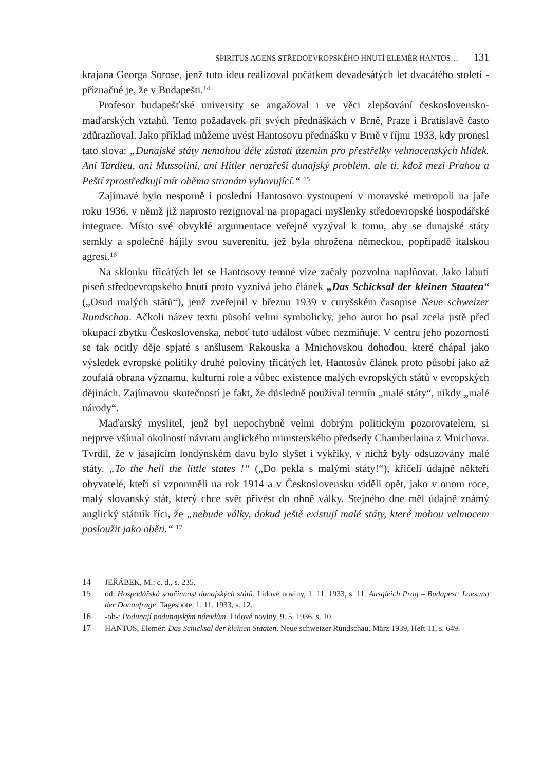SPIRITUS AGENS STŘEDOEVROPSKÉHO HNUTÍ ELEMÉR HANTOS… 131
krajana Georga Sorose, jenž tuto ideu realizoval počátkem devadesátých let dvacátého století - příznačné je, že v Budapešti.<sup>14</sup>
Profesor budapešťské university se angažoval i ve věci zlepšování československo-maďarských vztahů. Tento požadavek při svých přednáškách v Brně, Praze i Bratislavě často zdůrazňoval. Jako příklad můžeme uvést Hantosovu přednášku v Brně v říjnu 1933, kdy pronesl tato slova: „Dunajské státy nemohou déle zůstati územím pro přestřelky velmocenských hlídek. Ani Tardieu, ani Mussolini, ani Hitler nerozřeší dunajský problém, ale ti, kdož mezi Prahou a Peští zprostředkují mír oběma stranám vyhovující.“ <sup>15</sup>
Zajímavé bylo nesporně i poslední Hantosovo vystoupení v moravské metropoli na jaře roku 1936, v němž již naprosto rezignoval na propagaci myšlenky středoevropské hospodářské integrace. Místo své obvyklé argumentace veřejně vyzýval k tomu, aby se dunajské státy semkly a společně hájily svou suverenitu, jež byla ohrožena německou, popřípadě italskou agresí.<sup>16</sup>
Na sklonku třicátých let se Hantosovy temné vize začaly pozvolna naplňovat. Jako labutí píseň středoevropského hnutí proto vyznívá jeho článek „Das Schicksal der kleinen Staaten“ („Osud malých států“), jenž zveřejnil v březnu 1939 v curyšském časopise Neue schweizer Rundschau. Ačkoli název textu působí velmi symbolicky, jeho autor ho psal zcela jistě před okupací zbytku Československa, neboť tuto událost vůbec nezmiňuje. V centru jeho pozornosti se tak ocitly děje spjaté s anšlusem Rakouska a Mnichovskou dohodou, které chápal jako výsledek evropské politiky druhé poloviny třicátých let. Hantosův článek proto působí jako až zoufalá obrana významu, kulturní role a vůbec existence malých evropských států v evropských dějinách. Zajímavou skutečností je fakt, že důsledně používal termín „malé státy“, nikdy „malé národy“.
Maďarský myslitel, jenž byl nepochybně velmi dobrým politickým pozorovatelem, si nejprve všímal okolností návratu anglického ministerského předsedy Chamberlaina z Mnichova. Tvrdil, že v jásajícím londýnském davu bylo slyšet i výkřiky, v nichž byly odsuzovány malé státy. „To the hell the little states !“ („Do pekla s malými státy!“), křičeli údajně někteří obyvatelé, kteří si vzpomněli na rok 1914 a v Československu viděli opět, jako v onom roce, malý slovanský stát, který chce svět přivést do ohně války. Stejného dne měl údajně známý anglický státník říci, že „nebude války, dokud ještě existují malé státy, které mohou velmocem posloužit jako oběti.“ <sup>17</sup>
14 JEŘÁBEK, M.: c. d., s. 235.
15 od: Hospodářská součinnost dunajských států. Lidové noviny, 1. 11. 1933, s. 11. Ausgleich Prag – Budapest: Loesung der Donaufrage. Tagesbote, 1. 11. 1933, s. 12.
16 -ob-: Podunají podunajským národům. Lidové noviny, 9. 5. 1936, s. 10.
17 HANTOS, Elemér: Das Schicksal der kleinen Staaten. Neue schweizer Rundschau, März 1939, Heft 11, s. 649.